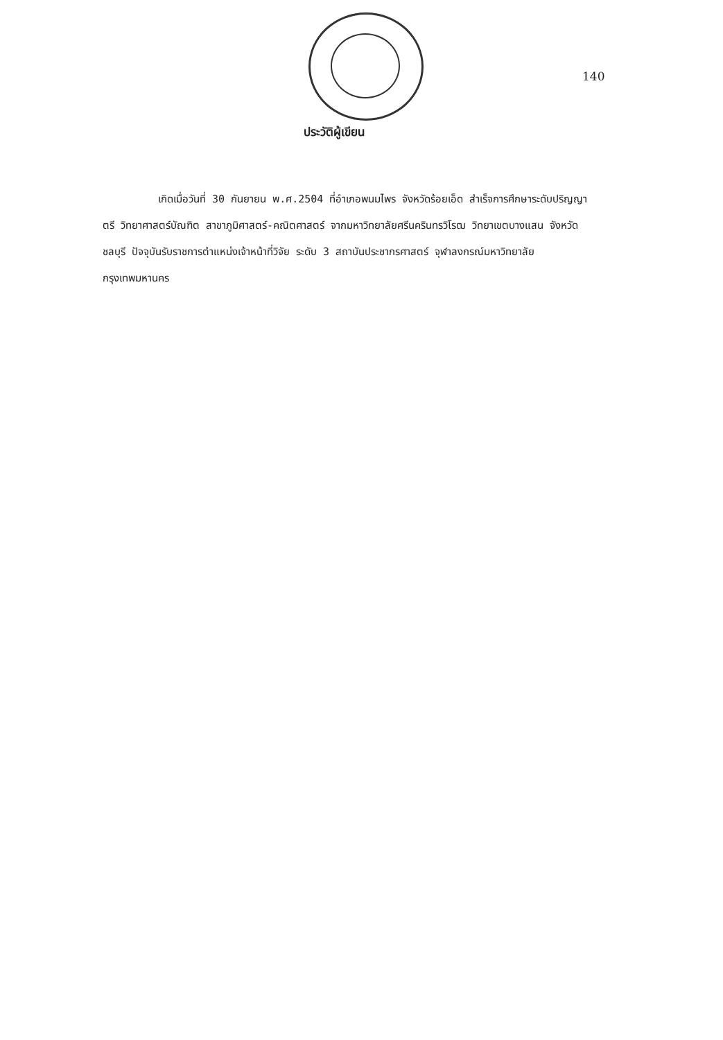140
ประวัติผู้เขียน
เกิดเมื่อวันที่ 30 กันยายน พ.ศ.2504 ที่อำเภอพนมไพร จังหวัดร้อยเอ็ด สำเร็จการศึกษาระดับปริญญาตรี วิทยาศาสตร์บัณฑิต สาขาภูมิศาสตร์-คณิตศาสตร์ จากมหาวิทยาลัยศรีนครินทรวิโรฒ วิทยาเขตบางแสน จังหวัดชลบุรี ปัจจุบันรับราชการตำแหน่งเจ้าหน้าที่วิจัย ระดับ 3 สถาบันประชากรศาสตร์ จุฬาลงกรณ์มหาวิทยาลัย กรุงเทพมหานคร